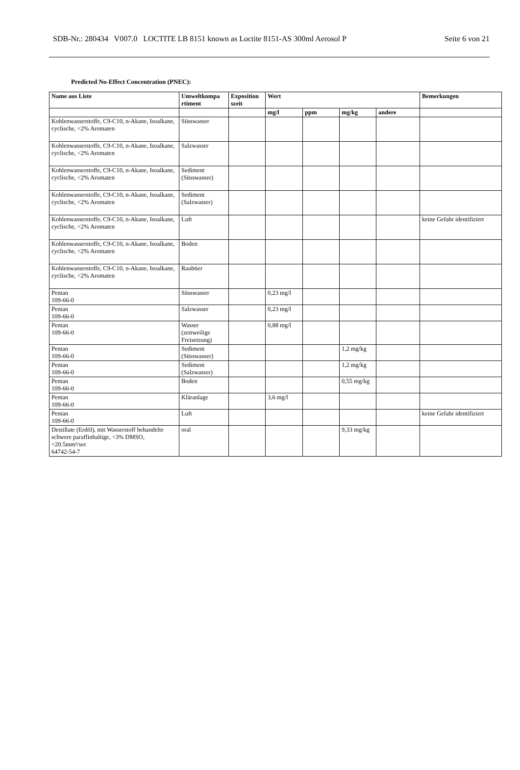SDB-Nr.: 280434 V007.0 LOCTITE LB 8151 known as Loctite 8151-AS 300ml Aerosol P Seite 6 von 21
Predicted No-Effect Concentration (PNEC):
| Name aus Liste | Umweltkompa rtiment | Exposition szeit | Wert | | | | Bemerkungen |
| --- | --- | --- | --- | --- | --- | --- | --- |
| | | | mg/l | ppm | mg/kg | andere | |
| Kohlenwasserstoffe, C9-C10, n-Akane, Isoalkane, cyclische, <2% Aromaten | Süsswasser | | | | | | |
| Kohlenwasserstoffe, C9-C10, n-Akane, Isoalkane, cyclische, <2% Aromaten | Salzwasser | | | | | | |
| Kohlenwasserstoffe, C9-C10, n-Akane, Isoalkane, cyclische, <2% Aromaten | Sediment (Süsswasser) | | | | | | |
| Kohlenwasserstoffe, C9-C10, n-Akane, Isoalkane, cyclische, <2% Aromaten | Sediment (Salzwasser) | | | | | | |
| Kohlenwasserstoffe, C9-C10, n-Akane, Isoalkane, cyclische, <2% Aromaten | Luft | | | | | | keine Gefahr identifiziert |
| Kohlenwasserstoffe, C9-C10, n-Akane, Isoalkane, cyclische, <2% Aromaten | Boden | | | | | | |
| Kohlenwasserstoffe, C9-C10, n-Akane, Isoalkane, cyclische, <2% Aromaten | Raubtier | | | | | | |
| Pentan 109-66-0 | Süsswasser | | 0,23 mg/l | | | | |
| Pentan 109-66-0 | Salzwasser | | 0,23 mg/l | | | | |
| Pentan 109-66-0 | Wasser (zeitweilige Freisetzung) | | 0,88 mg/l | | | | |
| Pentan 109-66-0 | Sediment (Süsswasser) | | | | 1,2 mg/kg | | |
| Pentan 109-66-0 | Sediment (Salzwasser) | | | | 1,2 mg/kg | | |
| Pentan 109-66-0 | Boden | | | | 0,55 mg/kg | | |
| Pentan 109-66-0 | Kläranlage | | 3,6 mg/l | | | | |
| Pentan 109-66-0 | Luft | | | | | | keine Gefahr identifiziert |
| Destillate (Erdöl), mit Wasserstoff behandelte schwere paraffinhaltige, <3% DMSO, <20.5mm²/sec 64742-54-7 | oral | | | | 9,33 mg/kg | | |